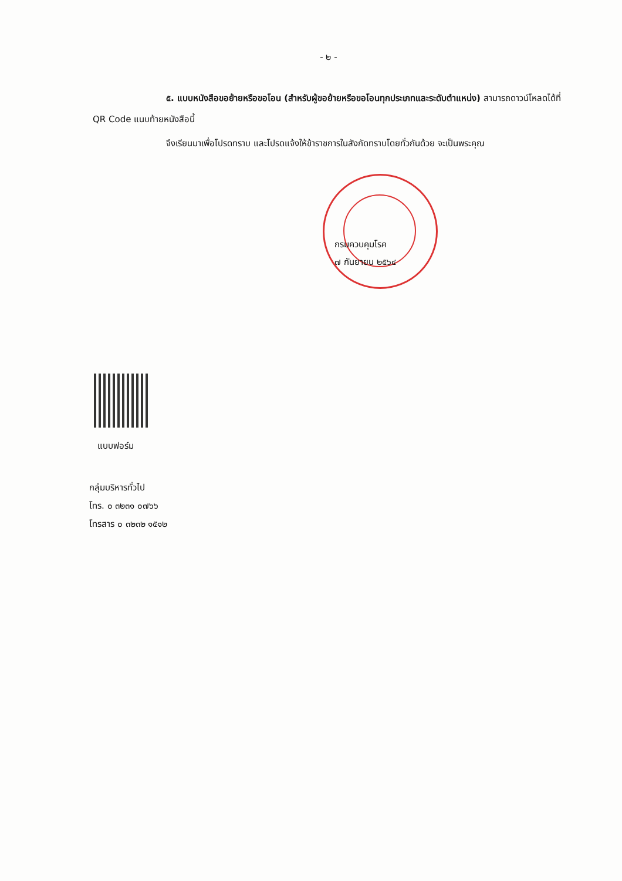- ๒ -
๕. แบบหนังสือขอย้ายหรือขอโอน (สำหรับผู้ขอย้ายหรือขอโอนทุกประเภทและระดับตำแหน่ง) สามารถดาวน์โหลดได้ที่ QR Code แนบท้ายหนังสือนี้
จึงเรียนมาเพื่อโปรดทราบ และโปรดแจ้งให้ข้าราชการในสังกัดทราบโดยทั่วกันด้วย จะเป็นพระคุณ
กรมควบคุมโรค
๗ กันยายน ๒๕๖๔
แบบฟอร์ม
กลุ่มบริหารทั่วไป
โทร. ๐ ๓๒๓๑ ๐๗๖๖
โทรสาร ๐ ๓๒๓๒ ๑๕๑๒